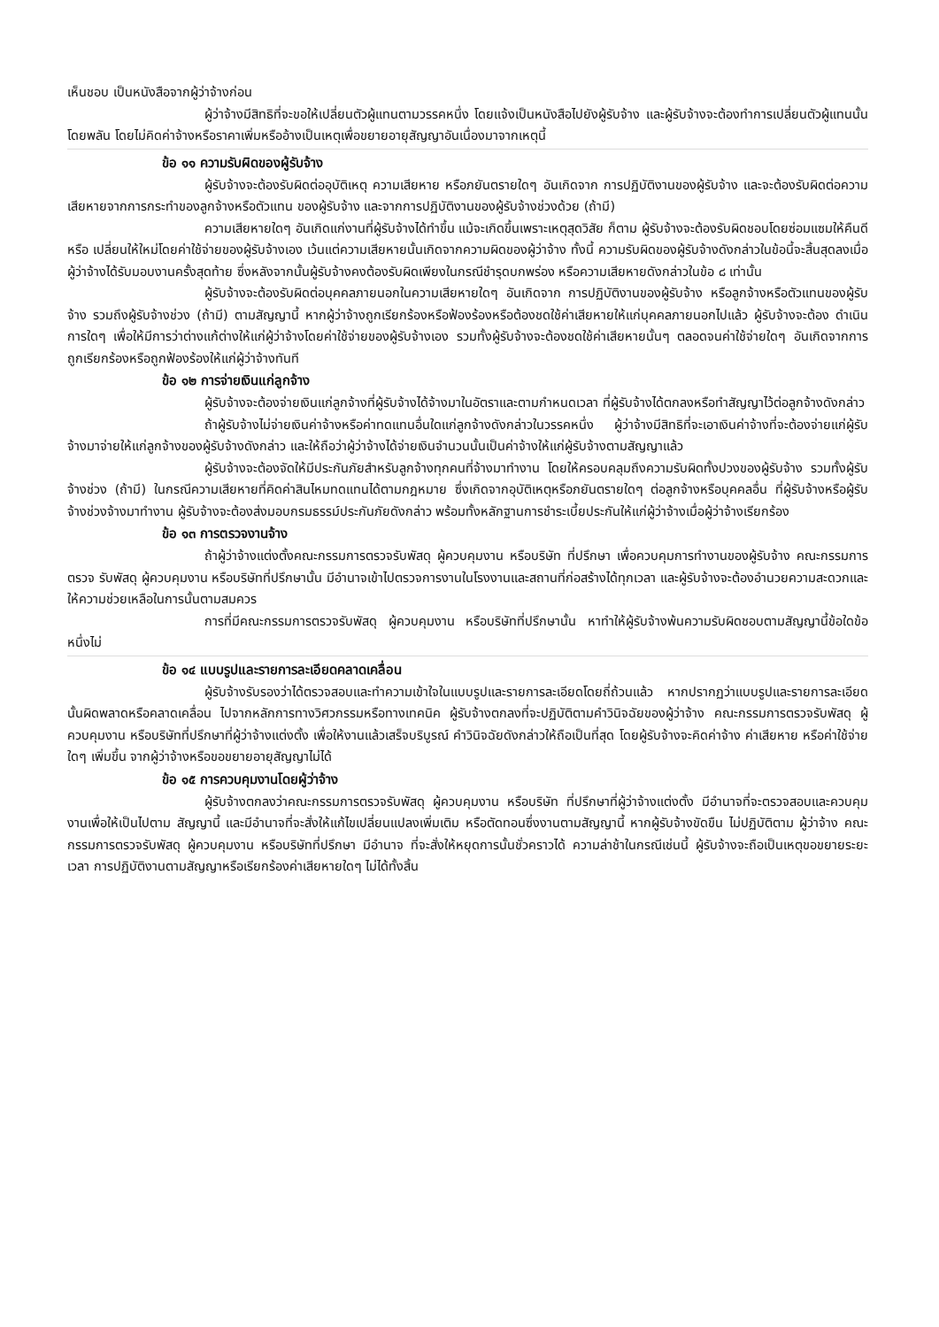เห็นชอบ เป็นหนังสือจากผู้ว่าจ้างก่อน
ผู้ว่าจ้างมีสิทธิที่จะขอให้เปลี่ยนตัวผู้แทนตามวรรคหนึ่ง โดยแจ้งเป็นหนังสือไปยังผู้รับจ้าง และผู้รับจ้างจะต้องทำการเปลี่ยนตัวผู้แทนนั้นโดยพลัน โดยไม่คิดค่าจ้างหรือราคาเพิ่มหรืออ้างเป็นเหตุเพื่อขยายอายุสัญญาอันเนื่องมาจากเหตุนี้
ข้อ ๑๑ ความรับผิดของผู้รับจ้าง
ผู้รับจ้างจะต้องรับผิดต่ออุบัติเหตุ ความเสียหาย หรือภยันตรายใดๆ อันเกิดจาก การปฏิบัติงานของผู้รับจ้าง และจะต้องรับผิดต่อความเสียหายจากการกระทำของลูกจ้างหรือตัวแทน ของผู้รับจ้าง และจากการปฏิบัติงานของผู้รับจ้างช่วงด้วย (ถ้ามี)
ความเสียหายใดๆ อันเกิดแก่งานที่ผู้รับจ้างได้ทำขึ้น แม้จะเกิดขึ้นเพราะเหตุสุดวิสัย ก็ตาม ผู้รับจ้างจะต้องรับผิดชอบโดยซ่อมแซมให้คืนดีหรือ เปลี่ยนให้ใหม่โดยค่าใช้จ่ายของผู้รับจ้างเอง เว้นแต่ความเสียหายนั้นเกิดจากความผิดของผู้ว่าจ้าง ทั้งนี้ ความรับผิดของผู้รับจ้างดังกล่าวในข้อนี้จะสิ้นสุดลงเมื่อผู้ว่าจ้างได้รับมอบงานครั้งสุดท้าย ซึ่งหลังจากนั้นผู้รับจ้างคงต้องรับผิดเพียงในกรณีชำรุดบกพร่อง หรือความเสียหายดังกล่าวในข้อ ๘ เท่านั้น
ผู้รับจ้างจะต้องรับผิดต่อบุคคลภายนอกในความเสียหายใดๆ อันเกิดจาก การปฏิบัติงานของผู้รับจ้าง หรือลูกจ้างหรือตัวแทนของผู้รับจ้าง รวมถึงผู้รับจ้างช่วง (ถ้ามี) ตามสัญญานี้ หากผู้ว่าจ้างถูกเรียกร้องหรือฟ้องร้องหรือต้องชดใช้ค่าเสียหายให้แก่บุคคลภายนอกไปแล้ว ผู้รับจ้างจะต้อง ดำเนินการใดๆ เพื่อให้มีการว่าต่างแก้ต่างให้แก่ผู้ว่าจ้างโดยค่าใช้จ่ายของผู้รับจ้างเอง รวมทั้งผู้รับจ้างจะต้องชดใช้ค่าเสียหายนั้นๆ ตลอดจนค่าใช้จ่ายใดๆ อันเกิดจากการถูกเรียกร้องหรือถูกฟ้องร้องให้แก่ผู้ว่าจ้างทันที
ข้อ ๑๒ การจ่ายเงินแก่ลูกจ้าง
ผู้รับจ้างจะต้องจ่ายเงินแก่ลูกจ้างที่ผู้รับจ้างได้จ้างมาในอัตราและตามกำหนดเวลา ที่ผู้รับจ้างได้ตกลงหรือทำสัญญาไว้ต่อลูกจ้างดังกล่าว
ถ้าผู้รับจ้างไม่จ่ายเงินค่าจ้างหรือค่าทดแทนอื่นใดแก่ลูกจ้างดังกล่าวในวรรคหนึ่ง ผู้ว่าจ้างมีสิทธิที่จะเอาเงินค่าจ้างที่จะต้องจ่ายแก่ผู้รับจ้างมาจ่ายให้แก่ลูกจ้างของผู้รับจ้างดังกล่าว และให้ถือว่าผู้ว่าจ้างได้จ่ายเงินจำนวนนั้นเป็นค่าจ้างให้แก่ผู้รับจ้างตามสัญญาแล้ว
ผู้รับจ้างจะต้องจัดให้มีประกันภัยสำหรับลูกจ้างทุกคนที่จ้างมาทำงาน โดยให้ครอบคลุมถึงความรับผิดทั้งปวงของผู้รับจ้าง รวมทั้งผู้รับจ้างช่วง (ถ้ามี) ในกรณีความเสียหายที่คิดค่าสินไหมทดแทนได้ตามกฎหมาย ซึ่งเกิดจากอุบัติเหตุหรือภยันตรายใดๆ ต่อลูกจ้างหรือบุคคลอื่น ที่ผู้รับจ้างหรือผู้รับจ้างช่วงจ้างมาทำงาน ผู้รับจ้างจะต้องส่งมอบกรมธรรม์ประกันภัยดังกล่าว พร้อมทั้งหลักฐานการชำระเบี้ยประกันให้แก่ผู้ว่าจ้างเมื่อผู้ว่าจ้างเรียกร้อง
ข้อ ๑๓ การตรวจงานจ้าง
ถ้าผู้ว่าจ้างแต่งตั้งคณะกรรมการตรวจรับพัสดุ ผู้ควบคุมงาน หรือบริษัท ที่ปรึกษา เพื่อควบคุมการทำงานของผู้รับจ้าง คณะกรรมการตรวจ รับพัสดุ ผู้ควบคุมงาน หรือบริษัทที่ปรึกษานั้น มีอำนาจเข้าไปตรวจการงานในโรงงานและสถานที่ก่อสร้างได้ทุกเวลา และผู้รับจ้างจะต้องอำนวยความสะดวกและให้ความช่วยเหลือในการนั้นตามสมควร
การที่มีคณะกรรมการตรวจรับพัสดุ ผู้ควบคุมงาน หรือบริษัทที่ปรึกษานั้น หาทำให้ผู้รับจ้างพ้นความรับผิดชอบตามสัญญานี้ข้อใดข้อหนึ่งไม่
ข้อ ๑๔ แบบรูปและรายการละเอียดคลาดเคลื่อน
ผู้รับจ้างรับรองว่าได้ตรวจสอบและทำความเข้าใจในแบบรูปและรายการละเอียดโดยถี่ถ้วนแล้ว หากปรากฏว่าแบบรูปและรายการละเอียดนั้นผิดพลาดหรือคลาดเคลื่อน ไปจากหลักการทางวิศวกรรมหรือทางเทคนิค ผู้รับจ้างตกลงที่จะปฏิบัติตามคำวินิจฉัยของผู้ว่าจ้าง คณะกรรมการตรวจรับพัสดุ ผู้ควบคุมงาน หรือบริษัทที่ปรึกษาที่ผู้ว่าจ้างแต่งตั้ง เพื่อให้งานแล้วเสร็จบริบูรณ์ คำวินิจฉัยดังกล่าวให้ถือเป็นที่สุด โดยผู้รับจ้างจะคิดค่าจ้าง ค่าเสียหาย หรือค่าใช้จ่ายใดๆ เพิ่มขึ้น จากผู้ว่าจ้างหรือขอขยายอายุสัญญาไม่ได้
ข้อ ๑๕ การควบคุมงานโดยผู้ว่าจ้าง
ผู้รับจ้างตกลงว่าคณะกรรมการตรวจรับพัสดุ ผู้ควบคุมงาน หรือบริษัท ที่ปรึกษาที่ผู้ว่าจ้างแต่งตั้ง มีอำนาจที่จะตรวจสอบและควบคุมงานเพื่อให้เป็นไปตาม สัญญานี้ และมีอำนาจที่จะสั่งให้แก้ไขเปลี่ยนแปลงเพิ่มเติม หรือตัดทอนซึ่งงานตามสัญญานี้ หากผู้รับจ้างขัดขืน ไม่ปฏิบัติตาม ผู้ว่าจ้าง คณะกรรมการตรวจรับพัสดุ ผู้ควบคุมงาน หรือบริษัทที่ปรึกษา มีอำนาจ ที่จะสั่งให้หยุดการนั้นชั่วคราวได้ ความล่าช้าในกรณีเช่นนี้ ผู้รับจ้างจะถือเป็นเหตุขอขยายระยะเวลา การปฏิบัติงานตามสัญญาหรือเรียกร้องค่าเสียหายใดๆ ไม่ได้ทั้งสิ้น